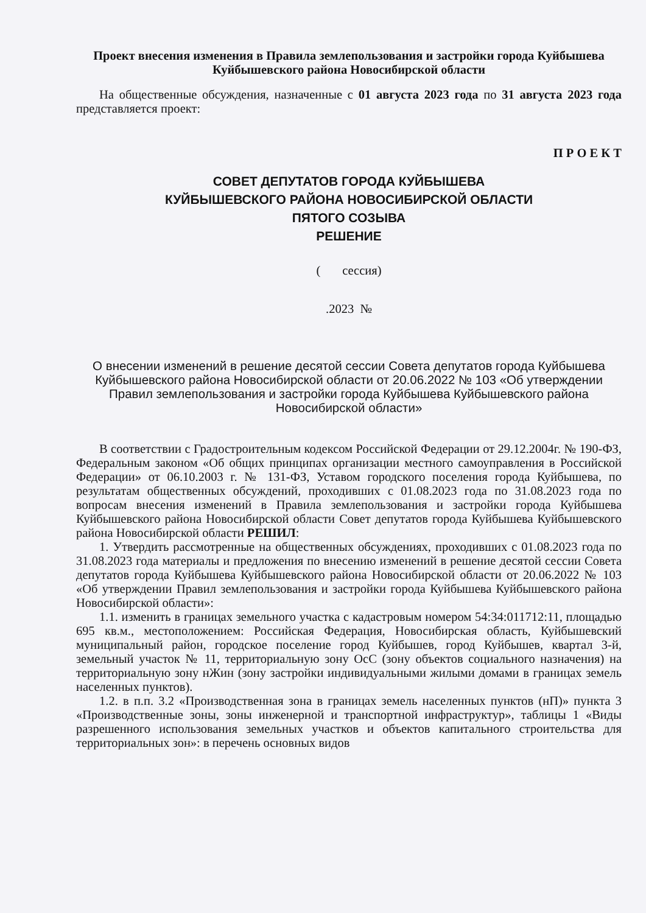Проект внесения изменения в Правила землепользования и застройки города Куйбышева Куйбышевского района Новосибирской области
На общественные обсуждения, назначенные с 01 августа 2023 года по 31 августа 2023 года представляется проект:
П Р О Е К Т
СОВЕТ ДЕПУТАТОВ ГОРОДА КУЙБЫШЕВА
КУЙБЫШЕВСКОГО РАЙОНА НОВОСИБИРСКОЙ ОБЛАСТИ
ПЯТОГО СОЗЫВА
РЕШЕНИЕ
( сессия)
.2023 №
О внесении изменений в решение десятой сессии Совета депутатов города Куйбышева Куйбышевского района Новосибирской области от 20.06.2022 № 103 «Об утверждении Правил землепользования и застройки города Куйбышева Куйбышевского района Новосибирской области»
В соответствии с Градостроительным кодексом Российской Федерации от 29.12.2004г. № 190-ФЗ, Федеральным законом «Об общих принципах организации местного самоуправления в Российской Федерации» от 06.10.2003 г. № 131-ФЗ, Уставом городского поселения города Куйбышева, по результатам общественных обсуждений, проходивших с 01.08.2023 года по 31.08.2023 года по вопросам внесения изменений в Правила землепользования и застройки города Куйбышева Куйбышевского района Новосибирской области Совет депутатов города Куйбышева Куйбышевского района Новосибирской области РЕШИЛ:
1. Утвердить рассмотренные на общественных обсуждениях, проходивших с 01.08.2023 года по 31.08.2023 года материалы и предложения по внесению изменений в решение десятой сессии Совета депутатов города Куйбышева Куйбышевского района Новосибирской области от 20.06.2022 № 103 «Об утверждении Правил землепользования и застройки города Куйбышева Куйбышевского района Новосибирской области»:
1.1. изменить в границах земельного участка с кадастровым номером 54:34:011712:11, площадью 695 кв.м., местоположением: Российская Федерация, Новосибирская область, Куйбышевский муниципальный район, городское поселение город Куйбышев, город Куйбышев, квартал 3-й, земельный участок № 11, территориальную зону ОсС (зону объектов социального назначения) на территориальную зону нЖин (зону застройки индивидуальными жилыми домами в границах земель населенных пунктов).
1.2. в п.п. 3.2 «Производственная зона в границах земель населенных пунктов (нП)» пункта 3 «Производственные зоны, зоны инженерной и транспортной инфраструктур», таблицы 1 «Виды разрешенного использования земельных участков и объектов капитального строительства для территориальных зон»: в перечень основных видов